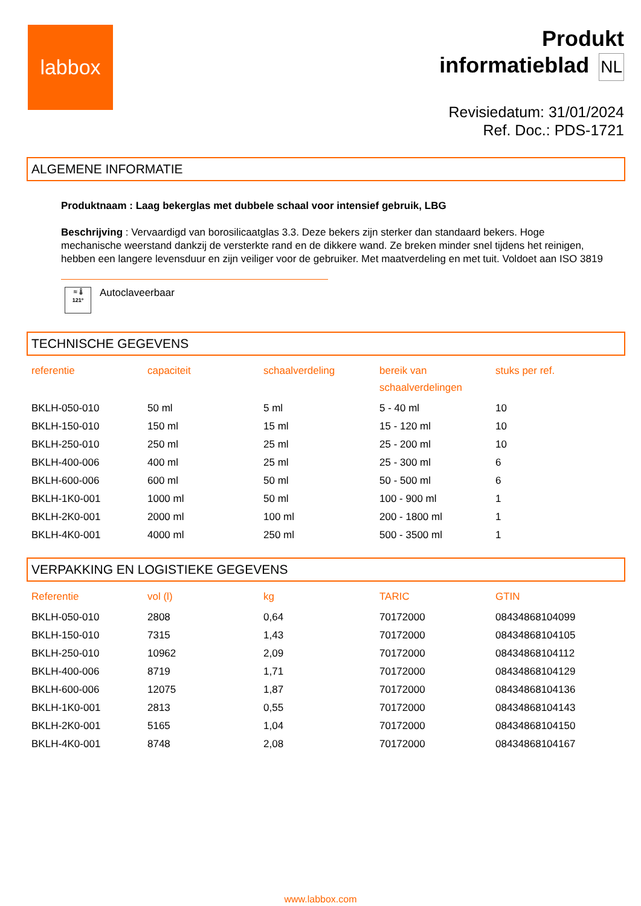labbox
Produkt
informatieblad NL
Revisiedatum: 31/01/2024
Ref. Doc.: PDS-1721
ALGEMENE INFORMATIE
Produktnaam : Laag bekerglas met dubbele schaal voor intensief gebruik, LBG
Beschrijving : Vervaardigd van borosilicaatglas 3.3. Deze bekers zijn sterker dan standaard bekers. Hoge mechanische weerstand dankzij de versterkte rand en de dikkere wand. Ze breken minder snel tijdens het reinigen, hebben een langere levensduur en zijn veiliger voor de gebruiker. Met maatverdeling en met tuit. Voldoet aan ISO 3819
≋ 🌡
121º
Autoclaveerbaar
TECHNISCHE GEGEVENS
| referentie | capaciteit | schaalverdeling | bereik van schaalverdelingen | stuks per ref. |
| --- | --- | --- | --- | --- |
| BKLH-050-010 | 50 ml | 5 ml | 5 - 40 ml | 10 |
| BKLH-150-010 | 150 ml | 15 ml | 15 - 120 ml | 10 |
| BKLH-250-010 | 250 ml | 25 ml | 25 - 200 ml | 10 |
| BKLH-400-006 | 400 ml | 25 ml | 25 - 300 ml | 6 |
| BKLH-600-006 | 600 ml | 50 ml | 50 - 500 ml | 6 |
| BKLH-1K0-001 | 1000 ml | 50 ml | 100 - 900 ml | 1 |
| BKLH-2K0-001 | 2000 ml | 100 ml | 200 - 1800 ml | 1 |
| BKLH-4K0-001 | 4000 ml | 250 ml | 500 - 3500 ml | 1 |
VERPAKKING EN LOGISTIEKE GEGEVENS
| Referentie | vol (l) | kg | TARIC | GTIN |
| --- | --- | --- | --- | --- |
| BKLH-050-010 | 2808 | 0,64 | 70172000 | 08434868104099 |
| BKLH-150-010 | 7315 | 1,43 | 70172000 | 08434868104105 |
| BKLH-250-010 | 10962 | 2,09 | 70172000 | 08434868104112 |
| BKLH-400-006 | 8719 | 1,71 | 70172000 | 08434868104129 |
| BKLH-600-006 | 12075 | 1,87 | 70172000 | 08434868104136 |
| BKLH-1K0-001 | 2813 | 0,55 | 70172000 | 08434868104143 |
| BKLH-2K0-001 | 5165 | 1,04 | 70172000 | 08434868104150 |
| BKLH-4K0-001 | 8748 | 2,08 | 70172000 | 08434868104167 |
www.labbox.com